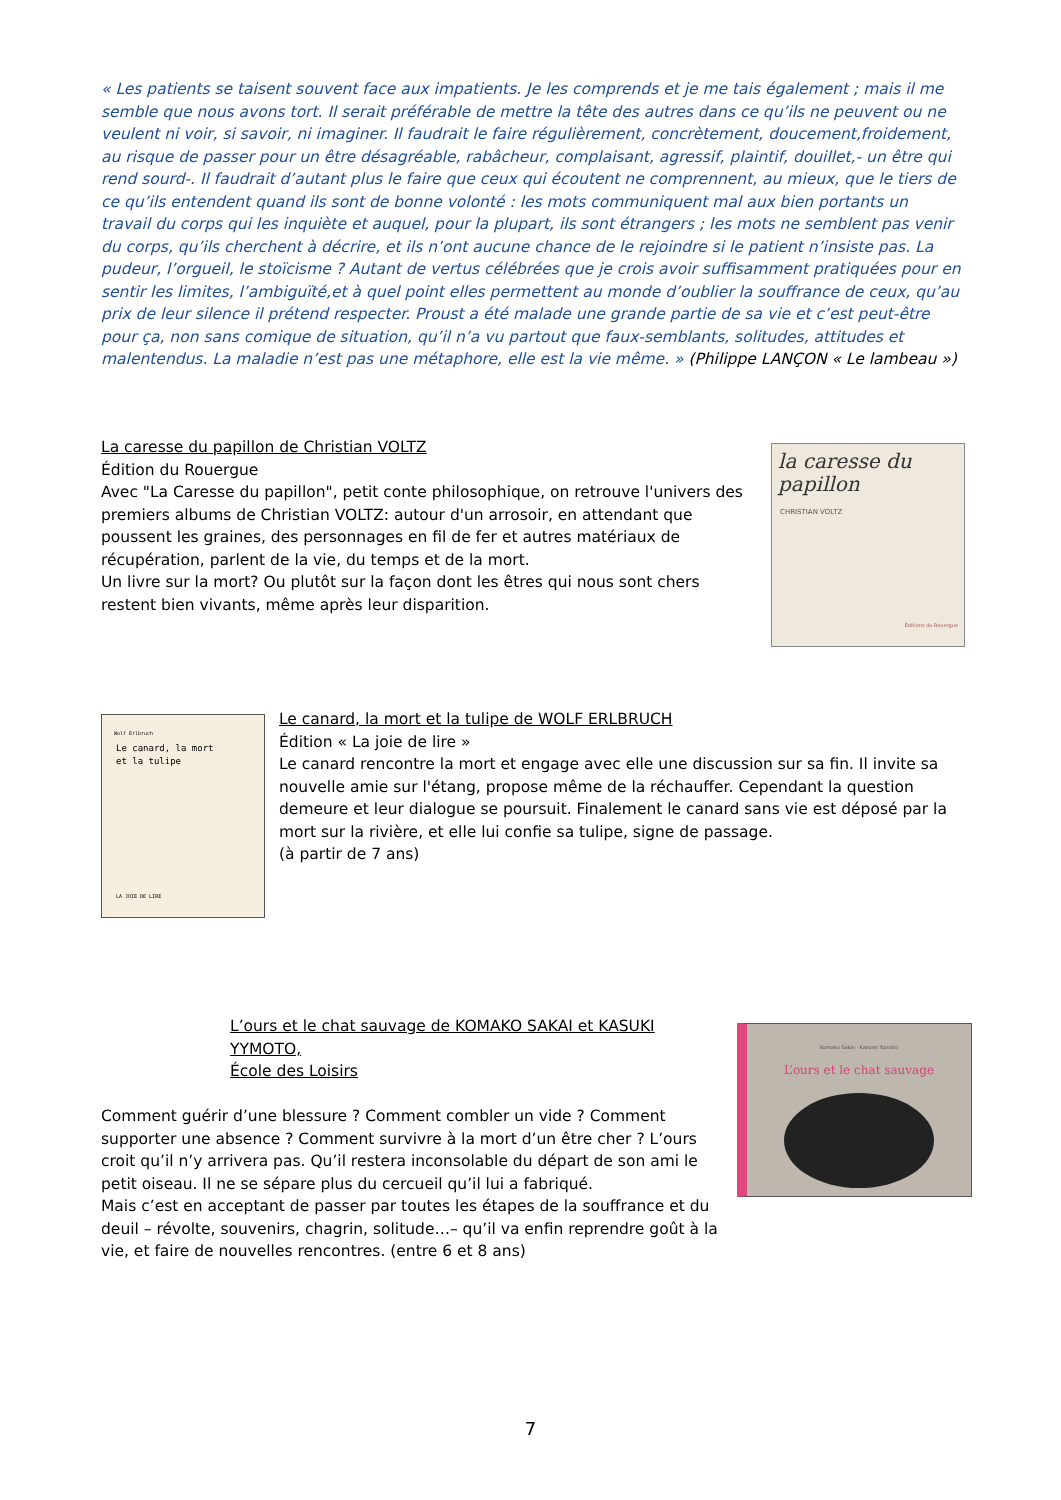« Les patients se taisent souvent face aux impatients. Je les comprends et je me tais également ; mais il me semble que nous avons tort. Il serait préférable de mettre la tête des autres dans ce qu’ils ne peuvent ou ne veulent ni voir, si savoir, ni imaginer. Il faudrait le faire régulièrement, concrètement, doucement,froidement, au risque de passer pour un être désagréable, rabâcheur, complaisant, agressif, plaintif, douillet,- un être qui rend sourd-. Il faudrait d’autant plus le faire que ceux qui écoutent ne comprennent, au mieux, que le tiers de ce qu’ils entendent quand ils sont de bonne volonté : les mots communiquent mal aux bien portants un travail du corps qui les inquiète et auquel, pour la plupart, ils sont étrangers ; les mots ne semblent pas venir du corps, qu’ils cherchent à décrire, et ils n’ont aucune chance de le rejoindre si le patient n’insiste pas. La pudeur, l’orgueil, le stoïcisme ? Autant de vertus célébrées que je crois avoir suffisamment pratiquées pour en sentir les limites, l’ambiguïté,et à quel point elles permettent au monde d’oublier la souffrance de ceux, qu’au prix de leur silence il prétend respecter. Proust a été malade une grande partie de sa vie et c’est peut-être pour ça, non sans comique de situation, qu’il n’a vu partout que faux-semblants, solitudes, attitudes et malentendus. La maladie n’est pas une métaphore, elle est la vie même. » (Philippe LANÇON « Le lambeau »)
La caresse du papillon de Christian VOLTZ
Édition du Rouergue
Avec "La Caresse du papillon", petit conte philosophique, on retrouve l'univers des premiers albums de Christian VOLTZ: autour d'un arrosoir, en attendant que poussent les graines, des personnages en fil de fer et autres matériaux de récupération, parlent de la vie, du temps et de la mort.
Un livre sur la mort? Ou plutôt sur la façon dont les êtres qui nous sont chers restent bien vivants, même après leur disparition.
la caresse du papillon
CHRISTIAN VOLTZ
Éditions du Rouergue
Wolf Erlbruch
Le canard, la mort
et la tulipe
LA JOIE DE LIRE
Le canard, la mort et la tulipe de WOLF ERLBRUCH
Édition « La joie de lire »
Le canard rencontre la mort et engage avec elle une discussion sur sa fin. Il invite sa nouvelle amie sur l'étang, propose même de la réchauffer. Cependant la question demeure et leur dialogue se poursuit. Finalement le canard sans vie est déposé par la mort sur la rivière, et elle lui confie sa tulipe, signe de passage.
(à partir de 7 ans)
L’ours et le chat sauvage de KOMAKO SAKAI et KASUKI YYMOTO,
École des Loisirs
Komako Sakai · Kazumi Yumoto
L’ours et le chat sauvage
Comment guérir d’une blessure ? Comment combler un vide ? Comment supporter une absence ? Comment survivre à la mort d’un être cher ? L’ours croit qu’il n’y arrivera pas. Qu’il restera inconsolable du départ de son ami le petit oiseau. Il ne se sépare plus du cercueil qu’il lui a fabriqué.
Mais c’est en acceptant de passer par toutes les étapes de la souffrance et du deuil – révolte, souvenirs, chagrin, solitude…– qu’il va enfin reprendre goût à la vie, et faire de nouvelles rencontres. (entre 6 et 8 ans)
7